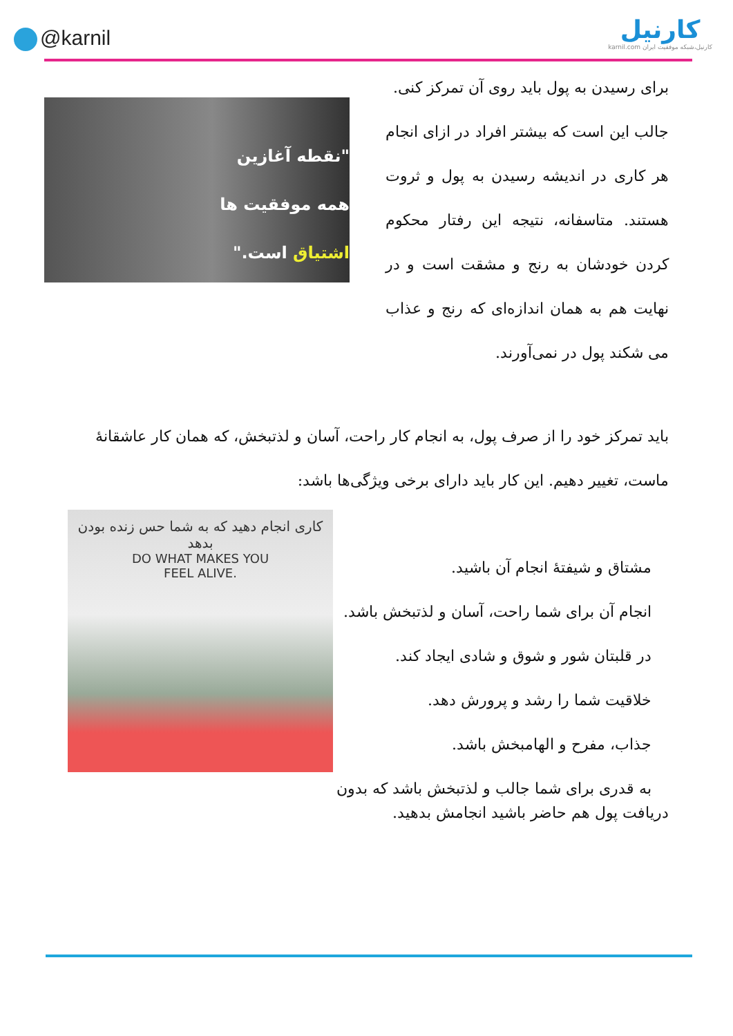@karnil
کارنیل
karnil.com کارنیل،شبکه موفقیت ایران
"نقطه آغازین
همه موفقیت ها
اشتیاق است."
برای رسیدن به پول باید روی آن تمرکز کنی.
جالب این است که بیشتر افراد در ازای انجام هر کاری در اندیشه رسیدن به پول و ثروت هستند. متاسفانه، نتیجه این رفتار محکوم کردن خودشان به رنج و مشقت است و در نهایت هم به همان اندازه‌ای که رنج و عذاب می شکند پول در نمی‌آورند.
باید تمرکز خود را از صرف پول، به انجام کار راحت، آسان و لذتبخش، که همان کار عاشقانهٔ ماست، تغییر دهیم. این کار باید دارای برخی ویژگی‌ها باشد:
کاری انجام دهید که به شما حس زنده بودن بدهد
DO WHAT MAKES YOU
FEEL ALIVE.
مشتاق و شیفتهٔ انجام آن باشید.
انجام آن برای شما راحت، آسان و لذتبخش باشد.
در قلبتان شور و شوق و شادی ایجاد کند.
خلاقیت شما را رشد و پرورش دهد.
جذاب، مفرح و الهامبخش باشد.
به قدری برای شما جالب و لذتبخش باشد که بدون
دریافت پول هم حاضر باشید انجامش بدهید.